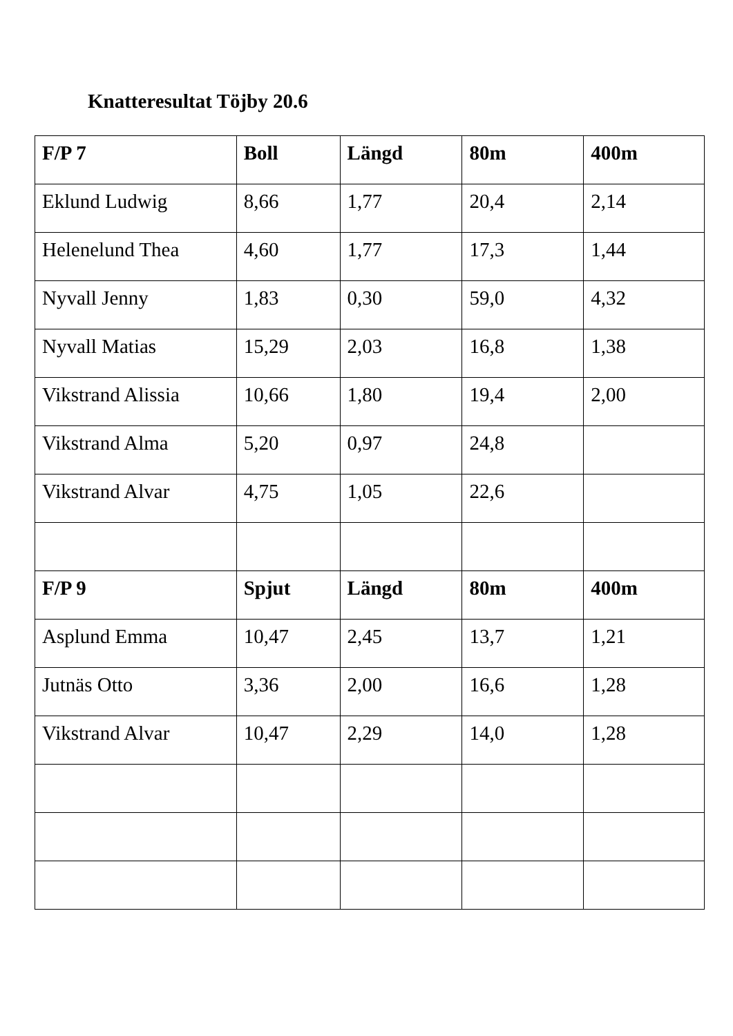Knatteresultat Töjby 20.6
| F/P 7 | Boll | Längd | 80m | 400m |
| --- | --- | --- | --- | --- |
| Eklund Ludwig | 8,66 | 1,77 | 20,4 | 2,14 |
| Helenelund Thea | 4,60 | 1,77 | 17,3 | 1,44 |
| Nyvall Jenny | 1,83 | 0,30 | 59,0 | 4,32 |
| Nyvall Matias | 15,29 | 2,03 | 16,8 | 1,38 |
| Vikstrand Alissia | 10,66 | 1,80 | 19,4 | 2,00 |
| Vikstrand Alma | 5,20 | 0,97 | 24,8 | |
| Vikstrand Alvar | 4,75 | 1,05 | 22,6 | |
| F/P 9 | Spjut | Längd | 80m | 400m |
| Asplund Emma | 10,47 | 2,45 | 13,7 | 1,21 |
| Jutnäs Otto | 3,36 | 2,00 | 16,6 | 1,28 |
| Vikstrand Alvar | 10,47 | 2,29 | 14,0 | 1,28 |